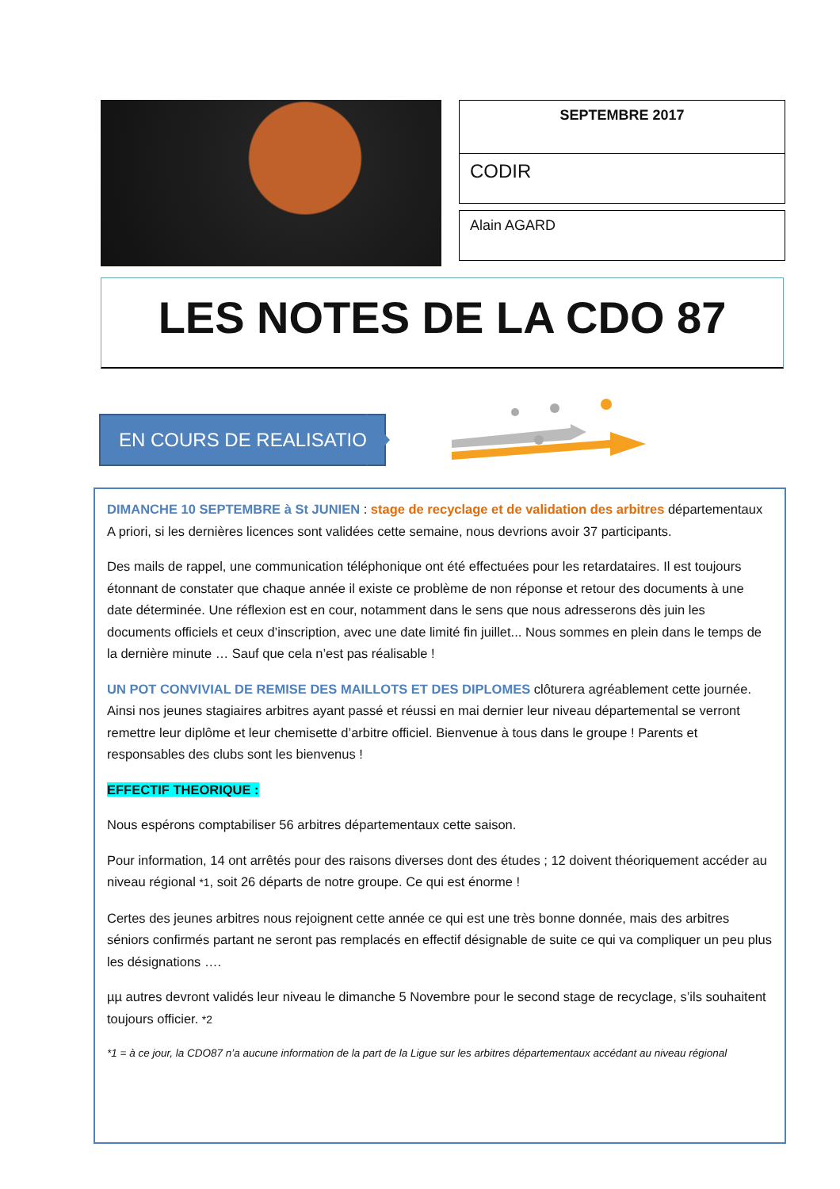SEPTEMBRE 2017
CODIR
Alain AGARD
LES NOTES DE LA CDO 87
EN COURS DE REALISATION
DIMANCHE 10 SEPTEMBRE à St JUNIEN : stage de recyclage et de validation des arbitres départementaux A priori, si les dernières licences sont validées cette semaine, nous devrions avoir 37 participants.
Des mails de rappel, une communication téléphonique ont été effectuées pour les retardataires. Il est toujours étonnant de constater que chaque année il existe ce problème de non réponse et retour des documents à une date déterminée. Une réflexion est en cour, notamment dans le sens que nous adresserons dès juin les documents officiels et ceux d’inscription, avec une date limité fin juillet... Nous sommes en plein dans le temps de la dernière minute … Sauf que cela n’est pas réalisable !
UN POT CONVIVIAL DE REMISE DES MAILLOTS ET DES DIPLOMES clôturera agréablement cette journée. Ainsi nos jeunes stagiaires arbitres ayant passé et réussi en mai dernier leur niveau départemental se verront remettre leur diplôme et leur chemisette d’arbitre officiel. Bienvenue à tous dans le groupe ! Parents et responsables des clubs sont les bienvenus !
EFFECTIF THEORIQUE :
Nous espérons comptabiliser 56 arbitres départementaux cette saison.
Pour information, 14 ont arrêtés pour des raisons diverses dont des études ; 12 doivent théoriquement accéder au niveau régional *1, soit 26 départs de notre groupe. Ce qui est énorme !
Certes des jeunes arbitres nous rejoignent cette année ce qui est une très bonne donnée, mais des arbitres séniors confirmés partant ne seront pas remplacés en effectif désignable de suite ce qui va compliquer un peu plus les désignations ….
µµ autres devront validés leur niveau le dimanche 5 Novembre pour le second stage de recyclage, s’ils souhaitent toujours officier. *2
*1 = à ce jour, la CDO87 n’a aucune information de la part de la Ligue sur les arbitres départementaux accédant au niveau régional